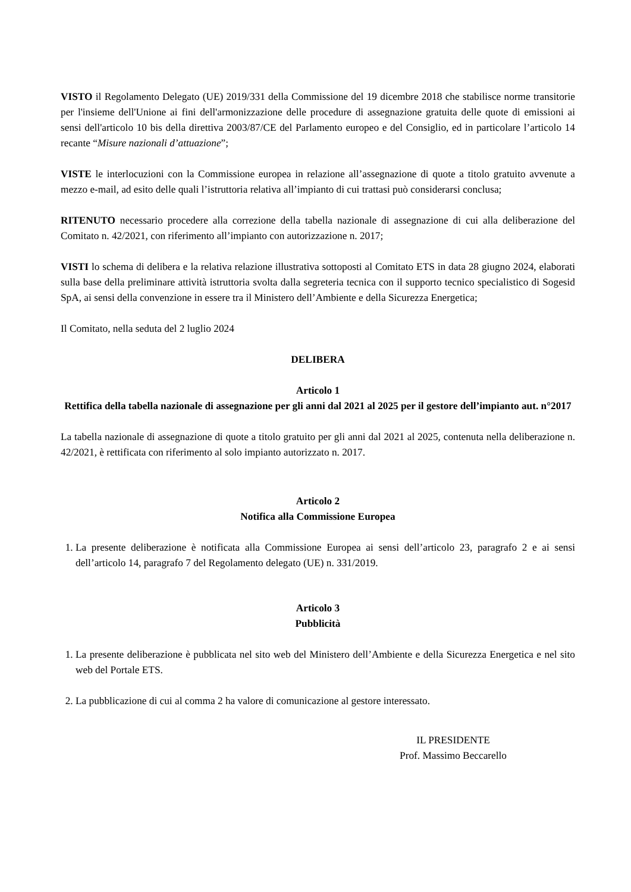VISTO il Regolamento Delegato (UE) 2019/331 della Commissione del 19 dicembre 2018 che stabilisce norme transitorie per l'insieme dell'Unione ai fini dell'armonizzazione delle procedure di assegnazione gratuita delle quote di emissioni ai sensi dell'articolo 10 bis della direttiva 2003/87/CE del Parlamento europeo e del Consiglio, ed in particolare l’articolo 14 recante “Misure nazionali d’attuazione”;
VISTE le interlocuzioni con la Commissione europea in relazione all’assegnazione di quote a titolo gratuito avvenute a mezzo e-mail, ad esito delle quali l’istruttoria relativa all’impianto di cui trattasi può considerarsi conclusa;
RITENUTO necessario procedere alla correzione della tabella nazionale di assegnazione di cui alla deliberazione del Comitato n. 42/2021, con riferimento all’impianto con autorizzazione n. 2017;
VISTI lo schema di delibera e la relativa relazione illustrativa sottoposti al Comitato ETS in data 28 giugno 2024, elaborati sulla base della preliminare attività istruttoria svolta dalla segreteria tecnica con il supporto tecnico specialistico di Sogesid SpA, ai sensi della convenzione in essere tra il Ministero dell’Ambiente e della Sicurezza Energetica;
Il Comitato, nella seduta del 2 luglio 2024
DELIBERA
Articolo 1
Rettifica della tabella nazionale di assegnazione per gli anni dal 2021 al 2025 per il gestore dell’impianto aut. n°2017
La tabella nazionale di assegnazione di quote a titolo gratuito per gli anni dal 2021 al 2025, contenuta nella deliberazione n. 42/2021, è rettificata con riferimento al solo impianto autorizzato n. 2017.
Articolo 2
Notifica alla Commissione Europea
1. La presente deliberazione è notificata alla Commissione Europea ai sensi dell’articolo 23, paragrafo 2 e ai sensi dell’articolo 14, paragrafo 7 del Regolamento delegato (UE) n. 331/2019.
Articolo 3
Pubblicità
1. La presente deliberazione è pubblicata nel sito web del Ministero dell’Ambiente e della Sicurezza Energetica e nel sito web del Portale ETS.
2. La pubblicazione di cui al comma 2 ha valore di comunicazione al gestore interessato.
IL PRESIDENTE
Prof. Massimo Beccarello